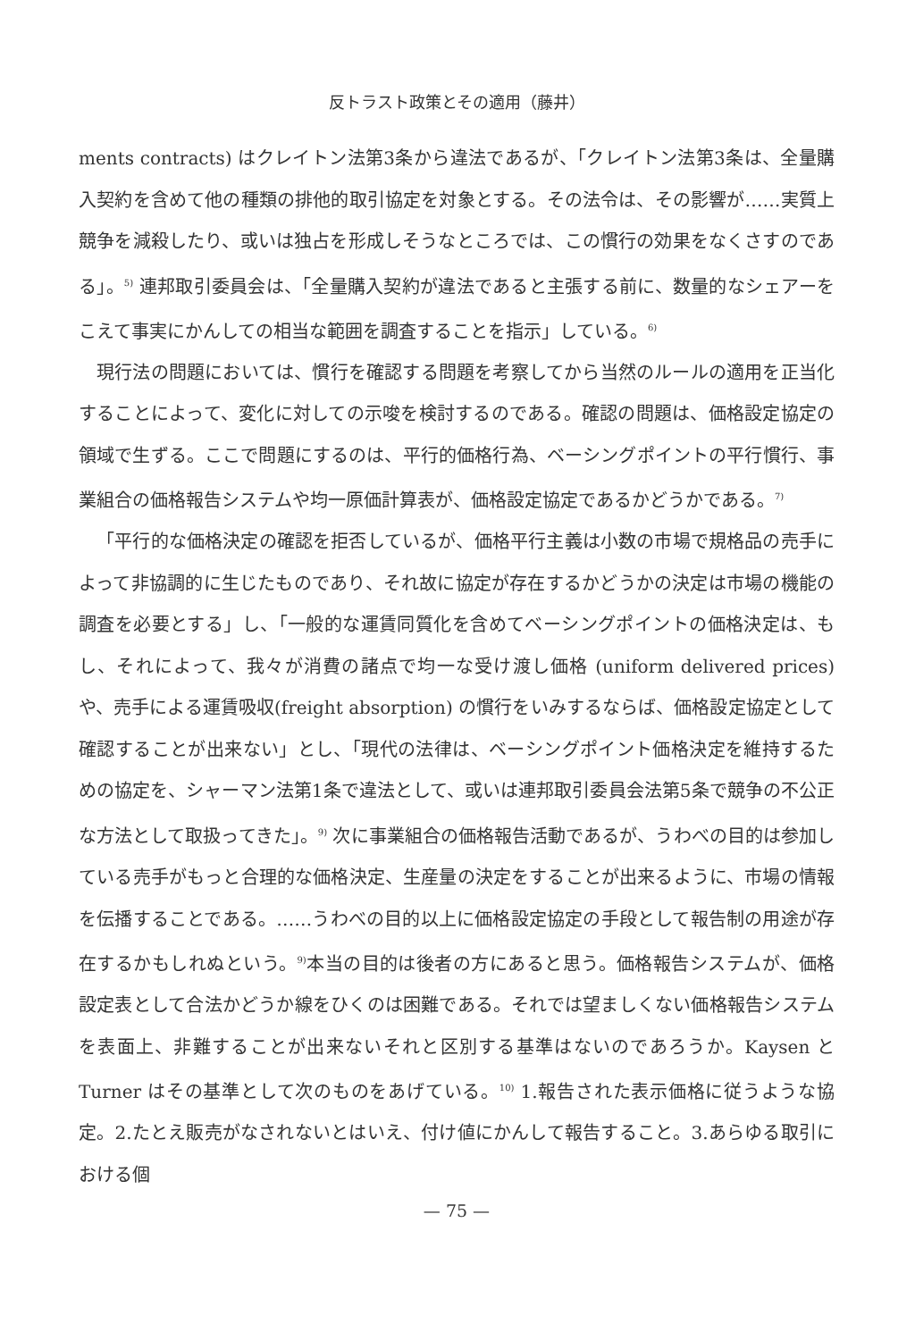反トラスト政策とその適用（藤井）
ments contracts) はクレイトン法第3条から違法であるが、「クレイトン法第3条は、全量購入契約を含めて他の種類の排他的取引協定を対象とする。その法令は、その影響が……実質上競争を減殺したり、或いは独占を形成しそうなところでは、この慣行の効果をなくさすのである」。<sup>5)</sup> 連邦取引委員会は、「全量購入契約が違法であると主張する前に、数量的なシェアーをこえて事実にかんしての相当な範囲を調査することを指示」している。<sup>6)</sup>
現行法の問題においては、慣行を確認する問題を考察してから当然のルールの適用を正当化することによって、変化に対しての示唆を検討するのである。確認の問題は、価格設定協定の領域で生ずる。ここで問題にするのは、平行的価格行為、ベーシングポイントの平行慣行、事業組合の価格報告システムや均一原価計算表が、価格設定協定であるかどうかである。<sup>7)</sup>
「平行的な価格決定の確認を拒否しているが、価格平行主義は小数の市場で規格品の売手によって非協調的に生じたものであり、それ故に協定が存在するかどうかの決定は市場の機能の調査を必要とする」し、「一般的な運賃同質化を含めてベーシングポイントの価格決定は、もし、それによって、我々が消費の諸点で均一な受け渡し価格 (uniform delivered prices) や、売手による運賃吸収(freight absorption) の慣行をいみするならば、価格設定協定として確認することが出来ない」とし、「現代の法律は、ベーシングポイント価格決定を維持するための協定を、シャーマン法第1条で違法として、或いは連邦取引委員会法第5条で競争の不公正な方法として取扱ってきた」。<sup>9)</sup> 次に事業組合の価格報告活動であるが、うわべの目的は参加している売手がもっと合理的な価格決定、生産量の決定をすることが出来るように、市場の情報を伝播することである。……うわべの目的以上に価格設定協定の手段として報告制の用途が存在するかもしれぬという。<sup>9)</sup>本当の目的は後者の方にあると思う。価格報告システムが、価格設定表として合法かどうか線をひくのは困難である。それでは望ましくない価格報告システムを表面上、非難することが出来ないそれと区別する基準はないのであろうか。Kaysen とTurner はその基準として次のものをあげている。<sup>10)</sup> 1.報告された表示価格に従うような協定。2.たとえ販売がなされないとはいえ、付け値にかんして報告すること。3.あらゆる取引における個
— 75 —